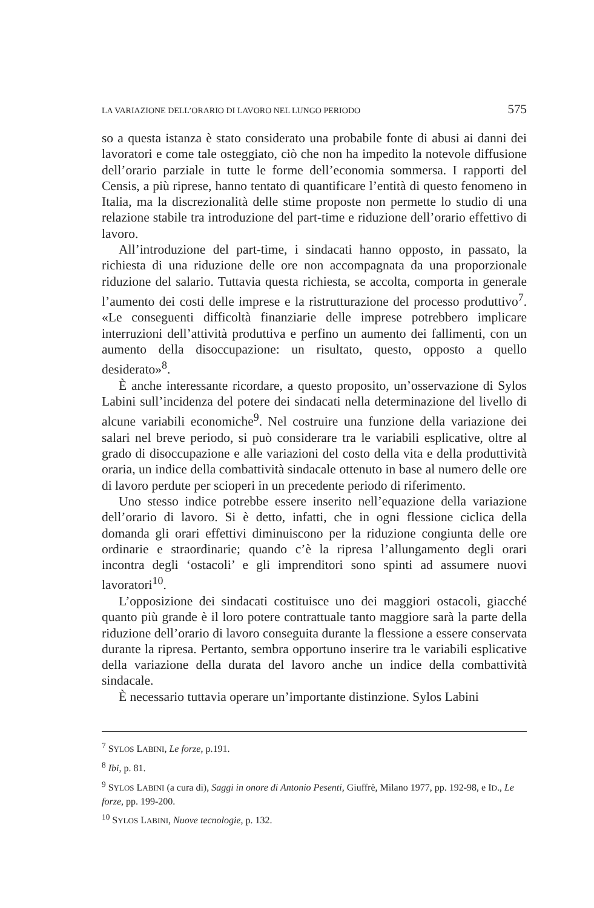LA VARIAZIONE DELL’ORARIO DI LAVORO NEL LUNGO PERIODO 575
so a questa istanza è stato considerato una probabile fonte di abusi ai danni dei lavoratori e come tale osteggiato, ciò che non ha impedito la notevole diffusione dell’orario parziale in tutte le forme dell’economia sommersa. I rapporti del Censis, a più riprese, hanno tentato di quantificare l’entità di questo fenomeno in Italia, ma la discrezionalità delle stime proposte non permette lo studio di una relazione stabile tra introduzione del part-time e riduzione dell’orario effettivo di lavoro.
All’introduzione del part-time, i sindacati hanno opposto, in passato, la richiesta di una riduzione delle ore non accompagnata da una proporzionale riduzione del salario. Tuttavia questa richiesta, se accolta, comporta in generale l’aumento dei costi delle imprese e la ristrutturazione del processo produttivo<sup>7</sup>. «Le conseguenti difficoltà finanziarie delle imprese potrebbero implicare interruzioni dell’attività produttiva e perfino un aumento dei fallimenti, con un aumento della disoccupazione: un risultato, questo, opposto a quello desiderato»<sup>8</sup>.
È anche interessante ricordare, a questo proposito, un’osservazione di Sylos Labini sull’incidenza del potere dei sindacati nella determinazione del livello di alcune variabili economiche<sup>9</sup>. Nel costruire una funzione della variazione dei salari nel breve periodo, si può considerare tra le variabili esplicative, oltre al grado di disoccupazione e alle variazioni del costo della vita e della produttività oraria, un indice della combattività sindacale ottenuto in base al numero delle ore di lavoro perdute per scioperi in un precedente periodo di riferimento.
Uno stesso indice potrebbe essere inserito nell’equazione della variazione dell’orario di lavoro. Si è detto, infatti, che in ogni flessione ciclica della domanda gli orari effettivi diminuiscono per la riduzione congiunta delle ore ordinarie e straordinarie; quando c’è la ripresa l’allungamento degli orari incontra degli ‘ostacoli’ e gli imprenditori sono spinti ad assumere nuovi lavoratori<sup>10</sup>.
L’opposizione dei sindacati costituisce uno dei maggiori ostacoli, giacché quanto più grande è il loro potere contrattuale tanto maggiore sarà la parte della riduzione dell’orario di lavoro conseguita durante la flessione a essere conservata durante la ripresa. Pertanto, sembra opportuno inserire tra le variabili esplicative della variazione della durata del lavoro anche un indice della combattività sindacale.
È necessario tuttavia operare un’importante distinzione. Sylos Labini
<sup>7</sup> SYLOS LABINI, Le forze, p.191.
<sup>8</sup> Ibi, p. 81.
<sup>9</sup> SYLOS LABINI (a cura di), Saggi in onore di Antonio Pesenti, Giuffrè, Milano 1977, pp. 192-98, e ID., Le forze, pp. 199-200.
<sup>10</sup> SYLOS LABINI, Nuove tecnologie, p. 132.